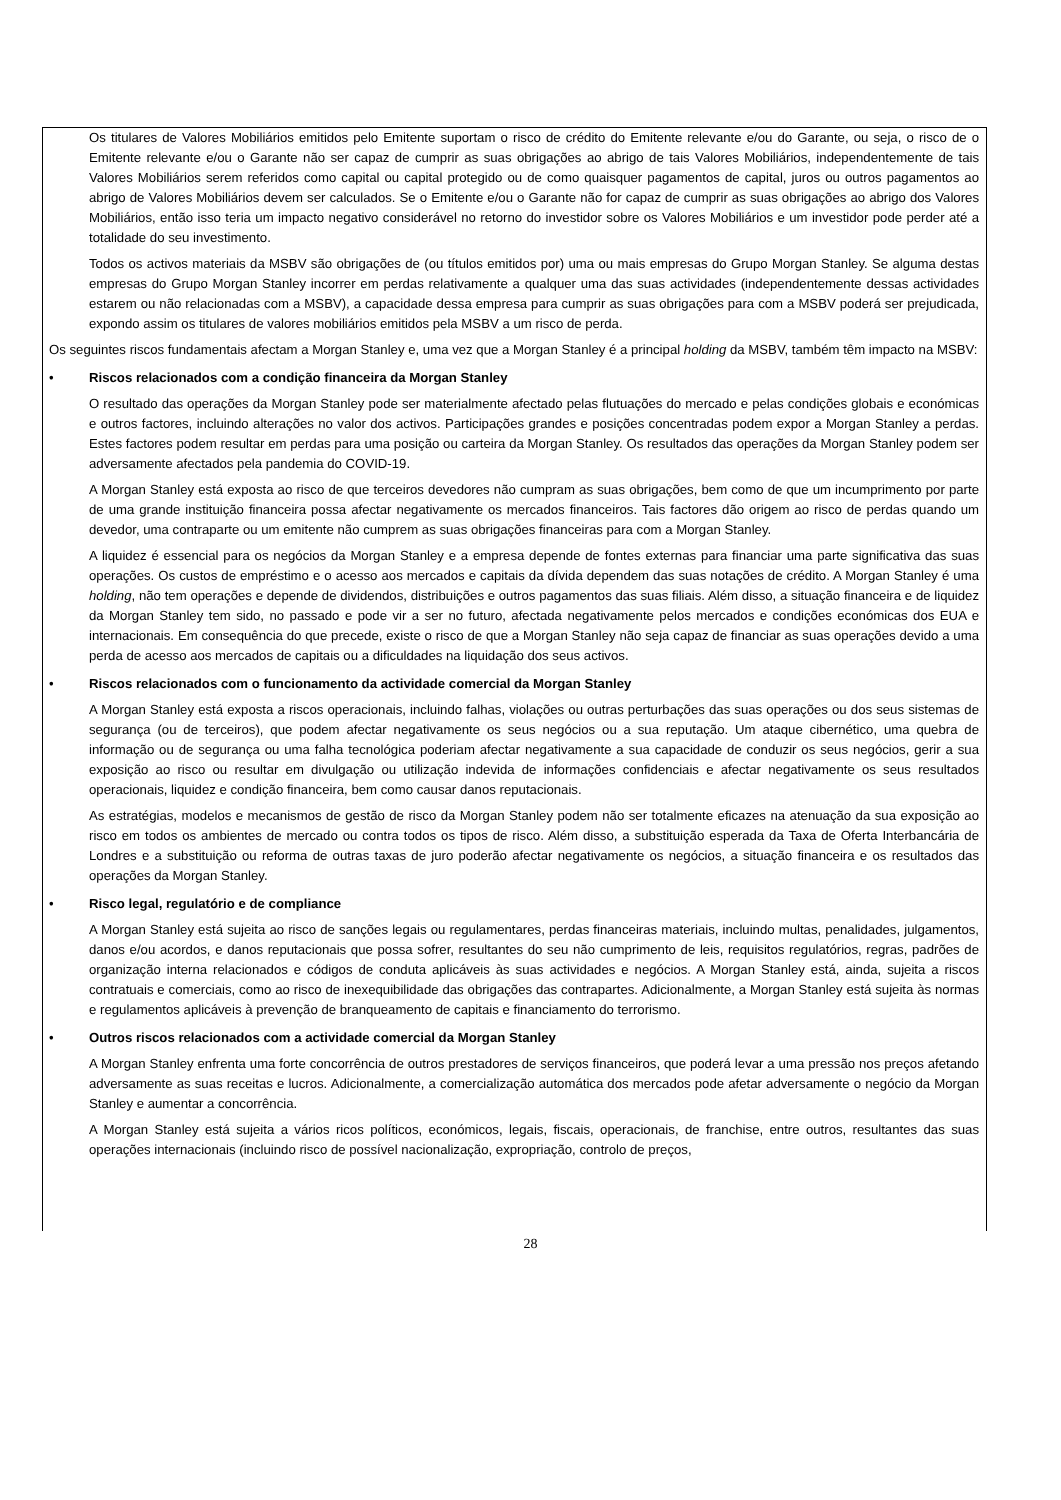Os titulares de Valores Mobiliários emitidos pelo Emitente suportam o risco de crédito do Emitente relevante e/ou do Garante, ou seja, o risco de o Emitente relevante e/ou o Garante não ser capaz de cumprir as suas obrigações ao abrigo de tais Valores Mobiliários, independentemente de tais Valores Mobiliários serem referidos como capital ou capital protegido ou de como quaisquer pagamentos de capital, juros ou outros pagamentos ao abrigo de Valores Mobiliários devem ser calculados. Se o Emitente e/ou o Garante não for capaz de cumprir as suas obrigações ao abrigo dos Valores Mobiliários, então isso teria um impacto negativo considerável no retorno do investidor sobre os Valores Mobiliários e um investidor pode perder até a totalidade do seu investimento.
Todos os activos materiais da MSBV são obrigações de (ou títulos emitidos por) uma ou mais empresas do Grupo Morgan Stanley. Se alguma destas empresas do Grupo Morgan Stanley incorrer em perdas relativamente a qualquer uma das suas actividades (independentemente dessas actividades estarem ou não relacionadas com a MSBV), a capacidade dessa empresa para cumprir as suas obrigações para com a MSBV poderá ser prejudicada, expondo assim os titulares de valores mobiliários emitidos pela MSBV a um risco de perda.
Os seguintes riscos fundamentais afectam a Morgan Stanley e, uma vez que a Morgan Stanley é a principal holding da MSBV, também têm impacto na MSBV:
•
Riscos relacionados com a condição financeira da Morgan Stanley
O resultado das operações da Morgan Stanley pode ser materialmente afectado pelas flutuações do mercado e pelas condições globais e económicas e outros factores, incluindo alterações no valor dos activos. Participações grandes e posições concentradas podem expor a Morgan Stanley a perdas. Estes factores podem resultar em perdas para uma posição ou carteira da Morgan Stanley. Os resultados das operações da Morgan Stanley podem ser adversamente afectados pela pandemia do COVID-19.
A Morgan Stanley está exposta ao risco de que terceiros devedores não cumpram as suas obrigações, bem como de que um incumprimento por parte de uma grande instituição financeira possa afectar negativamente os mercados financeiros. Tais factores dão origem ao risco de perdas quando um devedor, uma contraparte ou um emitente não cumprem as suas obrigações financeiras para com a Morgan Stanley.
A liquidez é essencial para os negócios da Morgan Stanley e a empresa depende de fontes externas para financiar uma parte significativa das suas operações. Os custos de empréstimo e o acesso aos mercados e capitais da dívida dependem das suas notações de crédito. A Morgan Stanley é uma holding, não tem operações e depende de dividendos, distribuições e outros pagamentos das suas filiais. Além disso, a situação financeira e de liquidez da Morgan Stanley tem sido, no passado e pode vir a ser no futuro, afectada negativamente pelos mercados e condições económicas dos EUA e internacionais. Em consequência do que precede, existe o risco de que a Morgan Stanley não seja capaz de financiar as suas operações devido a uma perda de acesso aos mercados de capitais ou a dificuldades na liquidação dos seus activos.
•
Riscos relacionados com o funcionamento da actividade comercial da Morgan Stanley
A Morgan Stanley está exposta a riscos operacionais, incluindo falhas, violações ou outras perturbações das suas operações ou dos seus sistemas de segurança (ou de terceiros), que podem afectar negativamente os seus negócios ou a sua reputação. Um ataque cibernético, uma quebra de informação ou de segurança ou uma falha tecnológica poderiam afectar negativamente a sua capacidade de conduzir os seus negócios, gerir a sua exposição ao risco ou resultar em divulgação ou utilização indevida de informações confidenciais e afectar negativamente os seus resultados operacionais, liquidez e condição financeira, bem como causar danos reputacionais.
As estratégias, modelos e mecanismos de gestão de risco da Morgan Stanley podem não ser totalmente eficazes na atenuação da sua exposição ao risco em todos os ambientes de mercado ou contra todos os tipos de risco. Além disso, a substituição esperada da Taxa de Oferta Interbancária de Londres e a substituição ou reforma de outras taxas de juro poderão afectar negativamente os negócios, a situação financeira e os resultados das operações da Morgan Stanley.
•
Risco legal, regulatório e de compliance
A Morgan Stanley está sujeita ao risco de sanções legais ou regulamentares, perdas financeiras materiais, incluindo multas, penalidades, julgamentos, danos e/ou acordos, e danos reputacionais que possa sofrer, resultantes do seu não cumprimento de leis, requisitos regulatórios, regras, padrões de organização interna relacionados e códigos de conduta aplicáveis às suas actividades e negócios. A Morgan Stanley está, ainda, sujeita a riscos contratuais e comerciais, como ao risco de inexequibilidade das obrigações das contrapartes. Adicionalmente, a Morgan Stanley está sujeita às normas e regulamentos aplicáveis à prevenção de branqueamento de capitais e financiamento do terrorismo.
•
Outros riscos relacionados com a actividade comercial da Morgan Stanley
A Morgan Stanley enfrenta uma forte concorrência de outros prestadores de serviços financeiros, que poderá levar a uma pressão nos preços afetando adversamente as suas receitas e lucros. Adicionalmente, a comercialização automática dos mercados pode afetar adversamente o negócio da Morgan Stanley e aumentar a concorrência.
A Morgan Stanley está sujeita a vários ricos políticos, económicos, legais, fiscais, operacionais, de franchise, entre outros, resultantes das suas operações internacionais (incluindo risco de possível nacionalização, expropriação, controlo de preços,
28